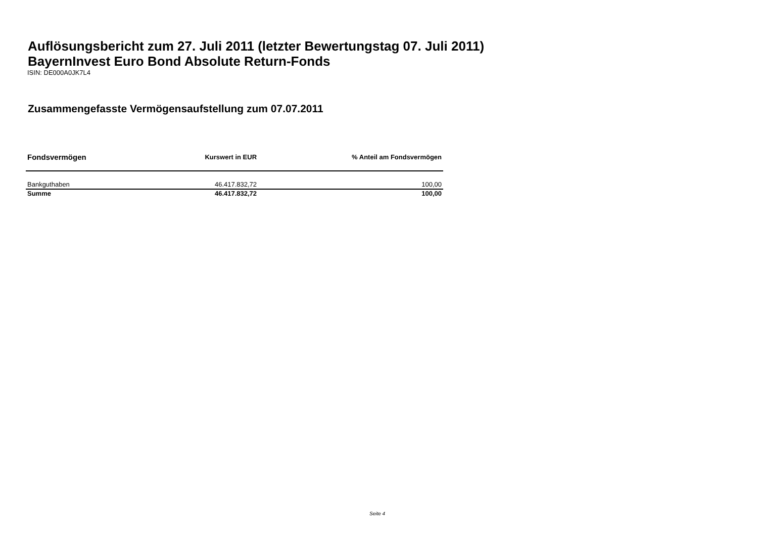Auflösungsbericht zum 27. Juli 2011 (letzter Bewertungstag 07. Juli 2011)
BayernInvest Euro Bond Absolute Return-Fonds
ISIN: DE000A0JK7L4
Zusammengefasste Vermögensaufstellung zum 07.07.2011
| Fondsvermögen | Kurswert in EUR | % Anteil am Fondsvermögen |
| --- | --- | --- |
| Bankguthaben | 46.417.832,72 | 100,00 |
| Summe | 46.417.832,72 | 100,00 |
Seite 4